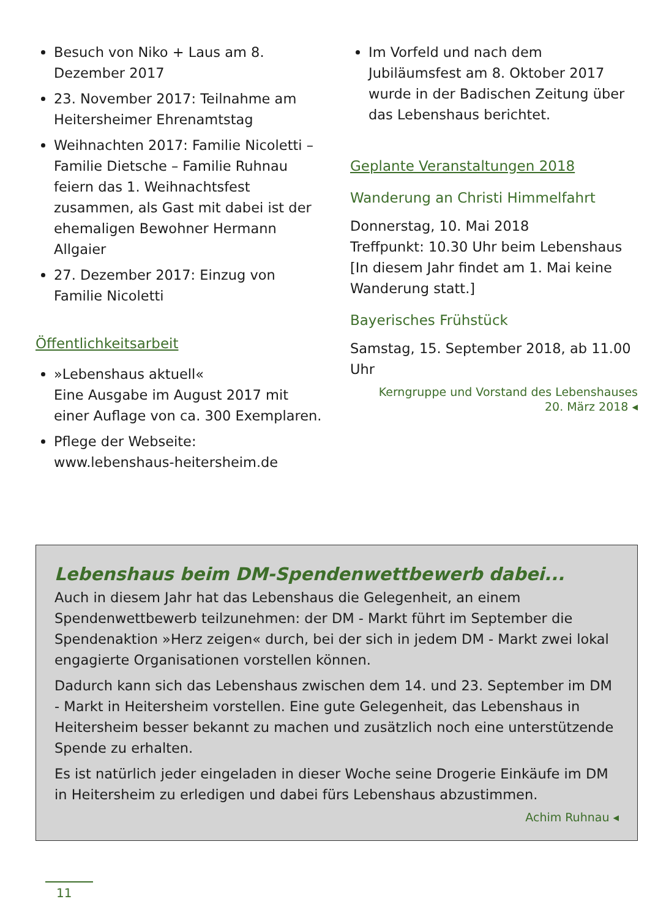Besuch von Niko + Laus am 8. Dezember 2017
23. November 2017: Teilnahme am Heitersheimer Ehrenamtstag
Weihnachten 2017: Familie Nicoletti – Familie Dietsche – Familie Ruhnau feiern das 1. Weihnachtsfest zusammen, als Gast mit dabei ist der ehemaligen Bewohner Hermann Allgaier
27. Dezember 2017: Einzug von Familie Nicoletti
Öffentlichkeitsarbeit
»Lebenshaus aktuell«
Eine Ausgabe im August 2017 mit einer Auflage von ca. 300 Exemplaren.
Pflege der Webseite:
www.lebenshaus-heitersheim.de
Im Vorfeld und nach dem Jubiläumsfest am 8. Oktober 2017 wurde in der Badischen Zeitung über das Lebenshaus berichtet.
Geplante Veranstaltungen 2018
Wanderung an Christi Himmelfahrt
Donnerstag, 10. Mai 2018
Treffpunkt: 10.30 Uhr beim Lebenshaus
[In diesem Jahr findet am 1. Mai keine Wanderung statt.]
Bayerisches Frühstück
Samstag, 15. September 2018, ab 11.00 Uhr
Kerngruppe und Vorstand des Lebenshauses
20. März 2018 ◂
Lebenshaus beim DM-Spendenwettbewerb dabei...
Auch in diesem Jahr hat das Lebenshaus die Gelegenheit, an einem Spendenwettbewerb teilzunehmen: der DM - Markt führt im September die Spendenaktion »Herz zeigen« durch, bei der sich in jedem DM - Markt zwei lokal engagierte Organisationen vorstellen können.
Dadurch kann sich das Lebenshaus zwischen dem 14. und 23. September im DM - Markt in Heitersheim vorstellen. Eine gute Gelegenheit, das Lebenshaus in Heitersheim besser bekannt zu machen und zusätzlich noch eine unterstützende Spende zu erhalten.
Es ist natürlich jeder eingeladen in dieser Woche seine Drogerie Einkäufe im DM in Heitersheim zu erledigen und dabei fürs Lebenshaus abzustimmen.
Achim Ruhnau ◂
11